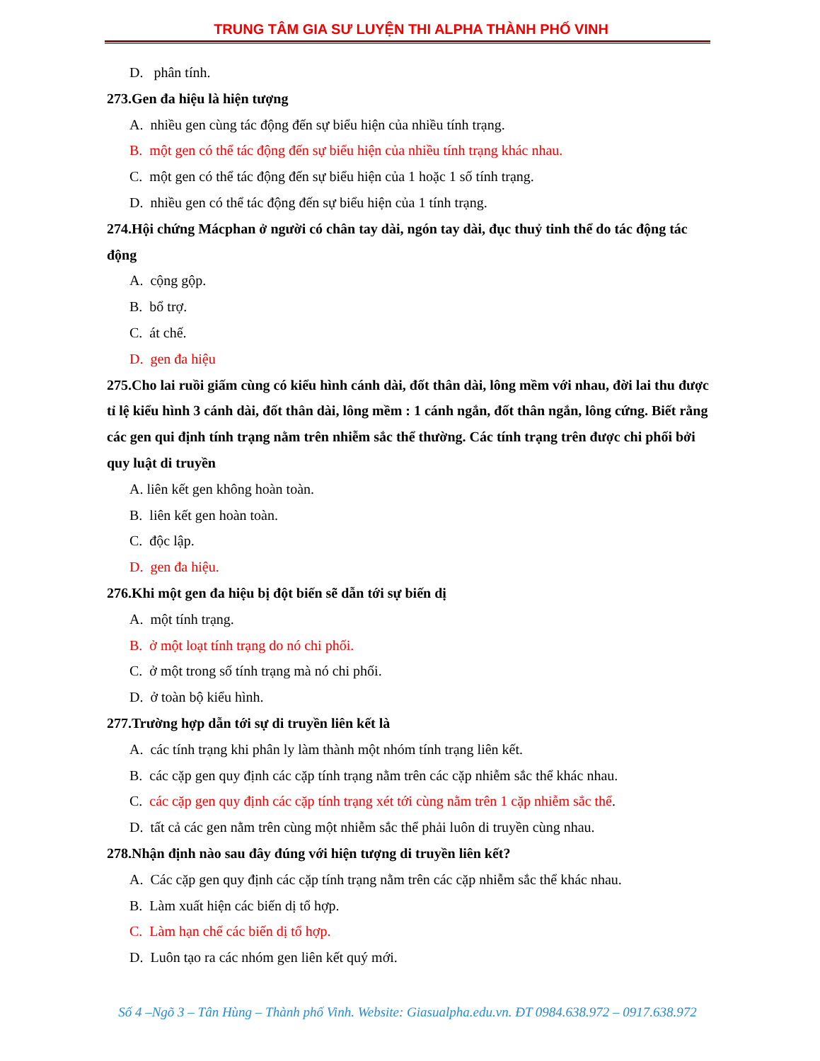TRUNG TÂM GIA SƯ LUYỆN THI ALPHA THÀNH PHỐ VINH
D. phân tính.
273.Gen đa hiệu là hiện tượng
A. nhiều gen cùng tác động đến sự biểu hiện của nhiều tính trạng.
B. một gen có thể tác động đến sự biểu hiện của nhiều tính trạng khác nhau.
C. một gen có thể tác động đến sự biểu hiện của 1 hoặc 1 số tính trạng.
D. nhiều gen có thể tác động đến sự biểu hiện của 1 tính trạng.
274.Hội chứng Mácphan ở người có chân tay dài, ngón tay dài, đục thuỷ tinh thể do tác động tác động
A. cộng gộp.
B. bổ trợ.
C. át chế.
D. gen đa hiệu
275.Cho lai ruồi giấm cùng có kiểu hình cánh dài, đốt thân dài, lông mềm với nhau, đời lai thu được tỉ lệ kiểu hình 3 cánh dài, đốt thân dài, lông mềm : 1 cánh ngắn, đốt thân ngắn, lông cứng. Biết rằng các gen qui định tính trạng nằm trên nhiễm sắc thể thường. Các tính trạng trên được chi phối bởi quy luật di truyền
A. liên kết gen không hoàn toàn.
B. liên kết gen hoàn toàn.
C. độc lập.
D. gen đa hiệu.
276.Khi một gen đa hiệu bị đột biến sẽ dẫn tới sự biến dị
A. một tính trạng.
B. ở một loạt tính trạng do nó chi phối.
C. ở một trong số tính trạng mà nó chi phối.
D. ở toàn bộ kiểu hình.
277.Trường hợp dẫn tới sự di truyền liên kết là
A. các tính trạng khi phân ly làm thành một nhóm tính trạng liên kết.
B. các cặp gen quy định các cặp tính trạng nằm trên các cặp nhiễm sắc thể khác nhau.
C. các cặp gen quy định các cặp tính trạng xét tới cùng nằm trên 1 cặp nhiễm sắc thể.
D. tất cả các gen nằm trên cùng một nhiễm sắc thể phải luôn di truyền cùng nhau.
278.Nhận định nào sau đây đúng với hiện tượng di truyền liên kết?
A. Các cặp gen quy định các cặp tính trạng nằm trên các cặp nhiễm sắc thể khác nhau.
B. Làm xuất hiện các biến dị tổ hợp.
C. Làm hạn chế các biến dị tổ hợp.
D. Luôn tạo ra các nhóm gen liên kết quý mới.
Số 4 –Ngõ 3 – Tân Hùng – Thành phố Vinh. Website: Giasualpha.edu.vn. ĐT 0984.638.972 – 0917.638.972